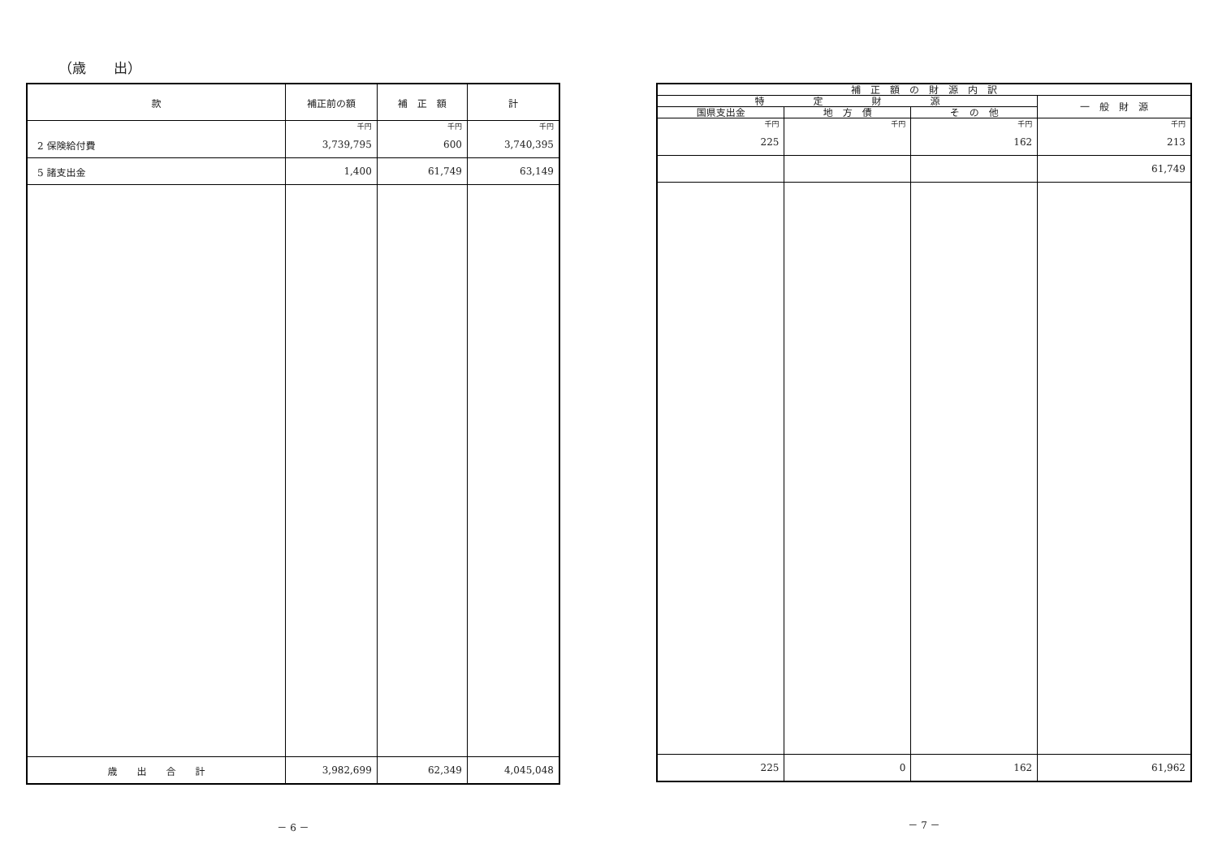（歳　　出）
| 款 | 補正前の額 | 補 正 額 | 計 |
| --- | --- | --- | --- |
| | 千円 | 千円 | 千円 |
| 2 保険給付費 | 3,739,795 | 600 | 3,740,395 |
| 5 諸支出金 | 1,400 | 61,749 | 63,149 |
| 歳 出 合 計 | 3,982,699 | 62,349 | 4,045,048 |
－ 6 －
| 補 正 額 の 財 源 内 訳 | | | |
| --- | --- | --- | --- |
| 特 定 財 源 | | | 一 般 財 源 |
| 国県支出金 | 地 方 債 | そ の 他 | |
| 千円 | 千円 | 千円 | 千円 |
| 225 | | 162 | 213 |
| | | | 61,749 |
| 225 | 0 | 162 | 61,962 |
－ 7 －